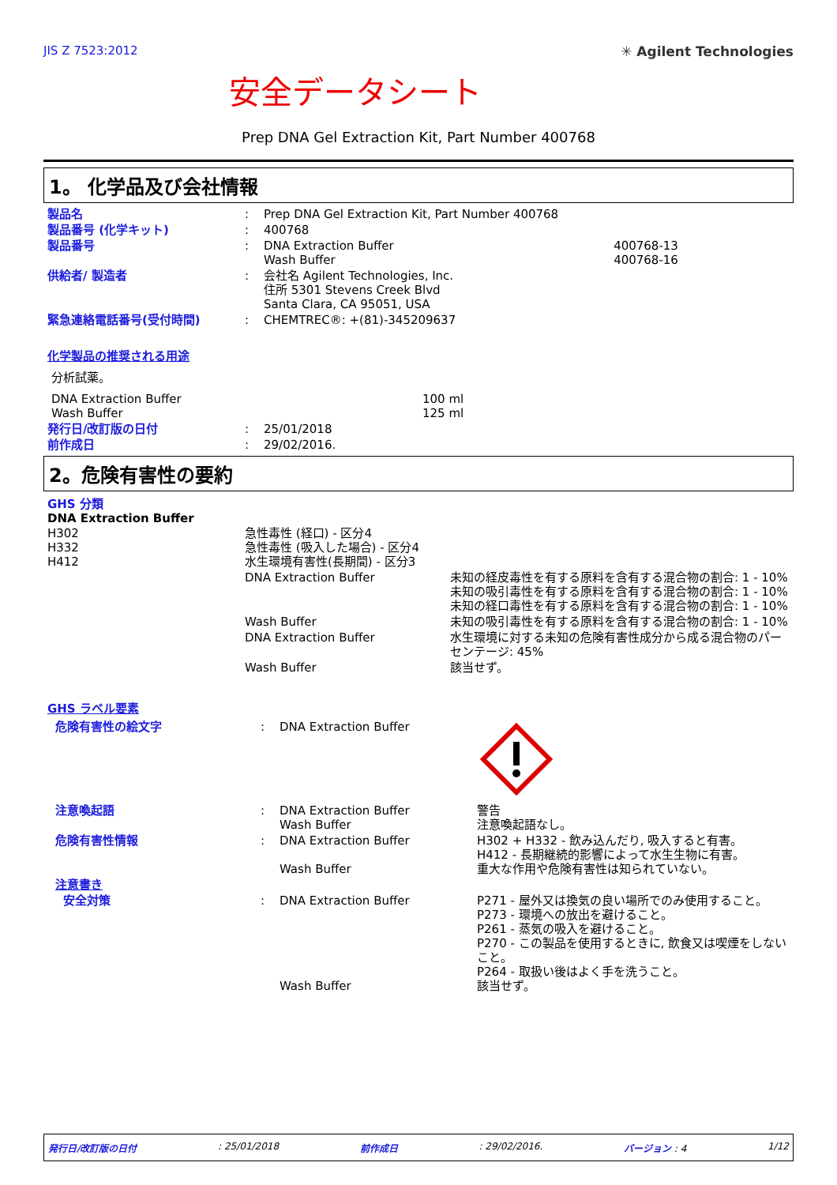JIS Z 7523:2012 ✳ Agilent Technologies
安全データシート
Prep DNA Gel Extraction Kit, Part Number 400768
1。 化学品及び会社情報
| 製品名 | : | Prep DNA Gel Extraction Kit, Part Number 400768 | |
| 製品番号 (化学キット) | : | 400768 | |
| 製品番号 | : | DNA Extraction Buffer Wash Buffer | 400768-13 400768-16 |
| 供給者/ 製造者 | : | 会社名 Agilent Technologies, Inc. 住所 5301 Stevens Creek Blvd Santa Clara, CA 95051, USA | |
| 緊急連絡電話番号(受付時間) | : | CHEMTREC®: +(81)-345209637 | |
化学製品の推奨される用途
分析試薬。
| DNA Extraction Buffer Wash Buffer | 100 ml 125 ml |
| 発行日/改訂版の日付 | : | 25/01/2018 |
| 前作成日 | : | 29/02/2016. |
2。危険有害性の要約
GHS 分類
DNA Extraction Buffer
| H302 H332 H412 | 急性毒性 (経口) - 区分4 急性毒性 (吸入した場合) - 区分4 水生環境有害性(長期間) - 区分3 | |
| | DNA Extraction Buffer | 未知の経皮毒性を有する原料を含有する混合物の割合: 1 - 10% 未知の吸引毒性を有する原料を含有する混合物の割合: 1 - 10% 未知の経口毒性を有する原料を含有する混合物の割合: 1 - 10% |
| | Wash Buffer | 未知の吸引毒性を有する原料を含有する混合物の割合: 1 - 10% |
| | DNA Extraction Buffer | 水生環境に対する未知の危険有害性成分から成る混合物のパーセンテージ: 45% |
| | Wash Buffer | 該当せず。 |
GHS ラベル要素
| 危険有害性の絵文字 | : | DNA Extraction Buffer | |
| 注意喚起語 | : | DNA Extraction Buffer Wash Buffer | 警告 注意喚起語なし。 |
| 危険有害性情報 | : | DNA Extraction Buffer Wash Buffer | H302 + H332 - 飲み込んだり, 吸入すると有害。 H412 - 長期継続的影響によって水生生物に有害。 重大な作用や危険有害性は知られていない。 |
| 注意書き | | | |
| 安全対策 | : | DNA Extraction Buffer Wash Buffer | P271 - 屋外又は換気の良い場所でのみ使用すること。 P273 - 環境への放出を避けること。 P261 - 蒸気の吸入を避けること。 P270 - この製品を使用するときに, 飲食又は喫煙をしないこと。 P264 - 取扱い後はよく手を洗うこと。 該当せず。 |
発行日/改訂版の日付: 25/01/2018 前作成日: 29/02/2016. バージョン : 4 1/12